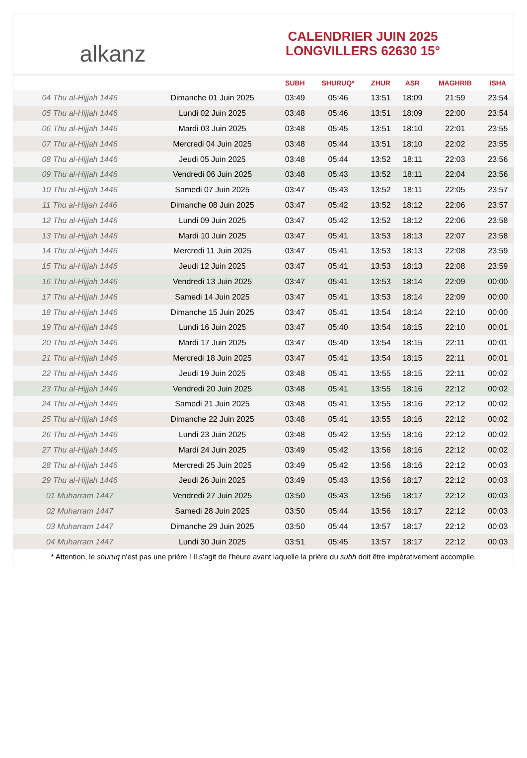alkanz
CALENDRIER JUIN 2025
LONGVILLERS 62630 15°
| | | SUBH | SHURUQ* | ZHUR | ASR | MAGHRIB | ISHA |
| --- | --- | --- | --- | --- | --- | --- | --- |
| 04 Thu al-Hijjah 1446 | Dimanche 01 Juin 2025 | 03:49 | 05:46 | 13:51 | 18:09 | 21:59 | 23:54 |
| 05 Thu al-Hijjah 1446 | Lundi 02 Juin 2025 | 03:48 | 05:46 | 13:51 | 18:09 | 22:00 | 23:54 |
| 06 Thu al-Hijjah 1446 | Mardi 03 Juin 2025 | 03:48 | 05:45 | 13:51 | 18:10 | 22:01 | 23:55 |
| 07 Thu al-Hijjah 1446 | Mercredi 04 Juin 2025 | 03:48 | 05:44 | 13:51 | 18:10 | 22:02 | 23:55 |
| 08 Thu al-Hijjah 1446 | Jeudi 05 Juin 2025 | 03:48 | 05:44 | 13:52 | 18:11 | 22:03 | 23:56 |
| 09 Thu al-Hijjah 1446 | Vendredi 06 Juin 2025 | 03:48 | 05:43 | 13:52 | 18:11 | 22:04 | 23:56 |
| 10 Thu al-Hijjah 1446 | Samedi 07 Juin 2025 | 03:47 | 05:43 | 13:52 | 18:11 | 22:05 | 23:57 |
| 11 Thu al-Hijjah 1446 | Dimanche 08 Juin 2025 | 03:47 | 05:42 | 13:52 | 18:12 | 22:06 | 23:57 |
| 12 Thu al-Hijjah 1446 | Lundi 09 Juin 2025 | 03:47 | 05:42 | 13:52 | 18:12 | 22:06 | 23:58 |
| 13 Thu al-Hijjah 1446 | Mardi 10 Juin 2025 | 03:47 | 05:41 | 13:53 | 18:13 | 22:07 | 23:58 |
| 14 Thu al-Hijjah 1446 | Mercredi 11 Juin 2025 | 03:47 | 05:41 | 13:53 | 18:13 | 22:08 | 23:59 |
| 15 Thu al-Hijjah 1446 | Jeudi 12 Juin 2025 | 03:47 | 05:41 | 13:53 | 18:13 | 22:08 | 23:59 |
| 16 Thu al-Hijjah 1446 | Vendredi 13 Juin 2025 | 03:47 | 05:41 | 13:53 | 18:14 | 22:09 | 00:00 |
| 17 Thu al-Hijjah 1446 | Samedi 14 Juin 2025 | 03:47 | 05:41 | 13:53 | 18:14 | 22:09 | 00:00 |
| 18 Thu al-Hijjah 1446 | Dimanche 15 Juin 2025 | 03:47 | 05:41 | 13:54 | 18:14 | 22:10 | 00:00 |
| 19 Thu al-Hijjah 1446 | Lundi 16 Juin 2025 | 03:47 | 05:40 | 13:54 | 18:15 | 22:10 | 00:01 |
| 20 Thu al-Hijjah 1446 | Mardi 17 Juin 2025 | 03:47 | 05:40 | 13:54 | 18:15 | 22:11 | 00:01 |
| 21 Thu al-Hijjah 1446 | Mercredi 18 Juin 2025 | 03:47 | 05:41 | 13:54 | 18:15 | 22:11 | 00:01 |
| 22 Thu al-Hijjah 1446 | Jeudi 19 Juin 2025 | 03:48 | 05:41 | 13:55 | 18:15 | 22:11 | 00:02 |
| 23 Thu al-Hijjah 1446 | Vendredi 20 Juin 2025 | 03:48 | 05:41 | 13:55 | 18:16 | 22:12 | 00:02 |
| 24 Thu al-Hijjah 1446 | Samedi 21 Juin 2025 | 03:48 | 05:41 | 13:55 | 18:16 | 22:12 | 00:02 |
| 25 Thu al-Hijjah 1446 | Dimanche 22 Juin 2025 | 03:48 | 05:41 | 13:55 | 18:16 | 22:12 | 00:02 |
| 26 Thu al-Hijjah 1446 | Lundi 23 Juin 2025 | 03:48 | 05:42 | 13:55 | 18:16 | 22:12 | 00:02 |
| 27 Thu al-Hijjah 1446 | Mardi 24 Juin 2025 | 03:49 | 05:42 | 13:56 | 18:16 | 22:12 | 00:02 |
| 28 Thu al-Hijjah 1446 | Mercredi 25 Juin 2025 | 03:49 | 05:42 | 13:56 | 18:16 | 22:12 | 00:03 |
| 29 Thu al-Hijjah 1446 | Jeudi 26 Juin 2025 | 03:49 | 05:43 | 13:56 | 18:17 | 22:12 | 00:03 |
| 01 Muharram 1447 | Vendredi 27 Juin 2025 | 03:50 | 05:43 | 13:56 | 18:17 | 22:12 | 00:03 |
| 02 Muharram 1447 | Samedi 28 Juin 2025 | 03:50 | 05:44 | 13:56 | 18:17 | 22:12 | 00:03 |
| 03 Muharram 1447 | Dimanche 29 Juin 2025 | 03:50 | 05:44 | 13:57 | 18:17 | 22:12 | 00:03 |
| 04 Muharram 1447 | Lundi 30 Juin 2025 | 03:51 | 05:45 | 13:57 | 18:17 | 22:12 | 00:03 |
* Attention, le shuruq n'est pas une prière ! Il s'agit de l'heure avant laquelle la prière du subh doit être impérativement accomplie.